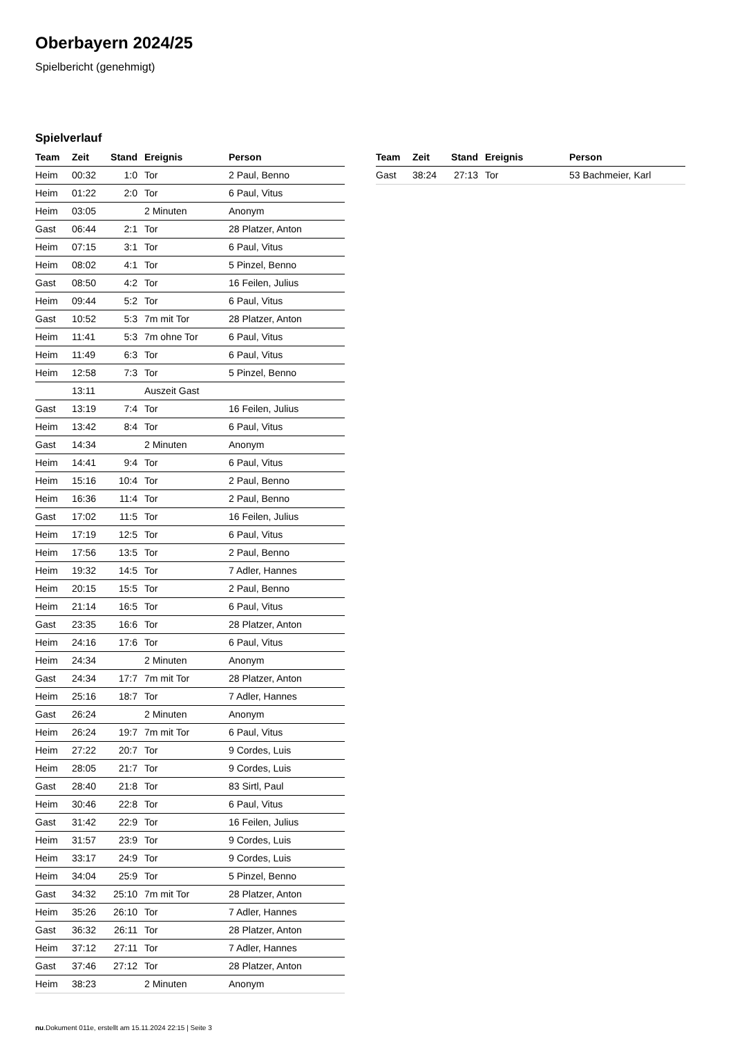Oberbayern 2024/25
Spielbericht (genehmigt)
Spielverlauf
| Team | Zeit | Stand | Ereignis | Person |
| --- | --- | --- | --- | --- |
| Heim | 00:32 | 1:0 | Tor | 2 Paul, Benno |
| Heim | 01:22 | 2:0 | Tor | 6 Paul, Vitus |
| Heim | 03:05 | | 2 Minuten | Anonym |
| Gast | 06:44 | 2:1 | Tor | 28 Platzer, Anton |
| Heim | 07:15 | 3:1 | Tor | 6 Paul, Vitus |
| Heim | 08:02 | 4:1 | Tor | 5 Pinzel, Benno |
| Gast | 08:50 | 4:2 | Tor | 16 Feilen, Julius |
| Heim | 09:44 | 5:2 | Tor | 6 Paul, Vitus |
| Gast | 10:52 | 5:3 | 7m mit Tor | 28 Platzer, Anton |
| Heim | 11:41 | 5:3 | 7m ohne Tor | 6 Paul, Vitus |
| Heim | 11:49 | 6:3 | Tor | 6 Paul, Vitus |
| Heim | 12:58 | 7:3 | Tor | 5 Pinzel, Benno |
| | 13:11 | | Auszeit Gast | |
| Gast | 13:19 | 7:4 | Tor | 16 Feilen, Julius |
| Heim | 13:42 | 8:4 | Tor | 6 Paul, Vitus |
| Gast | 14:34 | | 2 Minuten | Anonym |
| Heim | 14:41 | 9:4 | Tor | 6 Paul, Vitus |
| Heim | 15:16 | 10:4 | Tor | 2 Paul, Benno |
| Heim | 16:36 | 11:4 | Tor | 2 Paul, Benno |
| Gast | 17:02 | 11:5 | Tor | 16 Feilen, Julius |
| Heim | 17:19 | 12:5 | Tor | 6 Paul, Vitus |
| Heim | 17:56 | 13:5 | Tor | 2 Paul, Benno |
| Heim | 19:32 | 14:5 | Tor | 7 Adler, Hannes |
| Heim | 20:15 | 15:5 | Tor | 2 Paul, Benno |
| Heim | 21:14 | 16:5 | Tor | 6 Paul, Vitus |
| Gast | 23:35 | 16:6 | Tor | 28 Platzer, Anton |
| Heim | 24:16 | 17:6 | Tor | 6 Paul, Vitus |
| Heim | 24:34 | | 2 Minuten | Anonym |
| Gast | 24:34 | 17:7 | 7m mit Tor | 28 Platzer, Anton |
| Heim | 25:16 | 18:7 | Tor | 7 Adler, Hannes |
| Gast | 26:24 | | 2 Minuten | Anonym |
| Heim | 26:24 | 19:7 | 7m mit Tor | 6 Paul, Vitus |
| Heim | 27:22 | 20:7 | Tor | 9 Cordes, Luis |
| Heim | 28:05 | 21:7 | Tor | 9 Cordes, Luis |
| Gast | 28:40 | 21:8 | Tor | 83 Sirtl, Paul |
| Heim | 30:46 | 22:8 | Tor | 6 Paul, Vitus |
| Gast | 31:42 | 22:9 | Tor | 16 Feilen, Julius |
| Heim | 31:57 | 23:9 | Tor | 9 Cordes, Luis |
| Heim | 33:17 | 24:9 | Tor | 9 Cordes, Luis |
| Heim | 34:04 | 25:9 | Tor | 5 Pinzel, Benno |
| Gast | 34:32 | 25:10 | 7m mit Tor | 28 Platzer, Anton |
| Heim | 35:26 | 26:10 | Tor | 7 Adler, Hannes |
| Gast | 36:32 | 26:11 | Tor | 28 Platzer, Anton |
| Heim | 37:12 | 27:11 | Tor | 7 Adler, Hannes |
| Gast | 37:46 | 27:12 | Tor | 28 Platzer, Anton |
| Heim | 38:23 | | 2 Minuten | Anonym |
| Team | Zeit | Stand | Ereignis | Person |
| --- | --- | --- | --- | --- |
| Gast | 38:24 | 27:13 | Tor | 53 Bachmeier, Karl |
nu.Dokument 011e, erstellt am 15.11.2024 22:15 | Seite 3